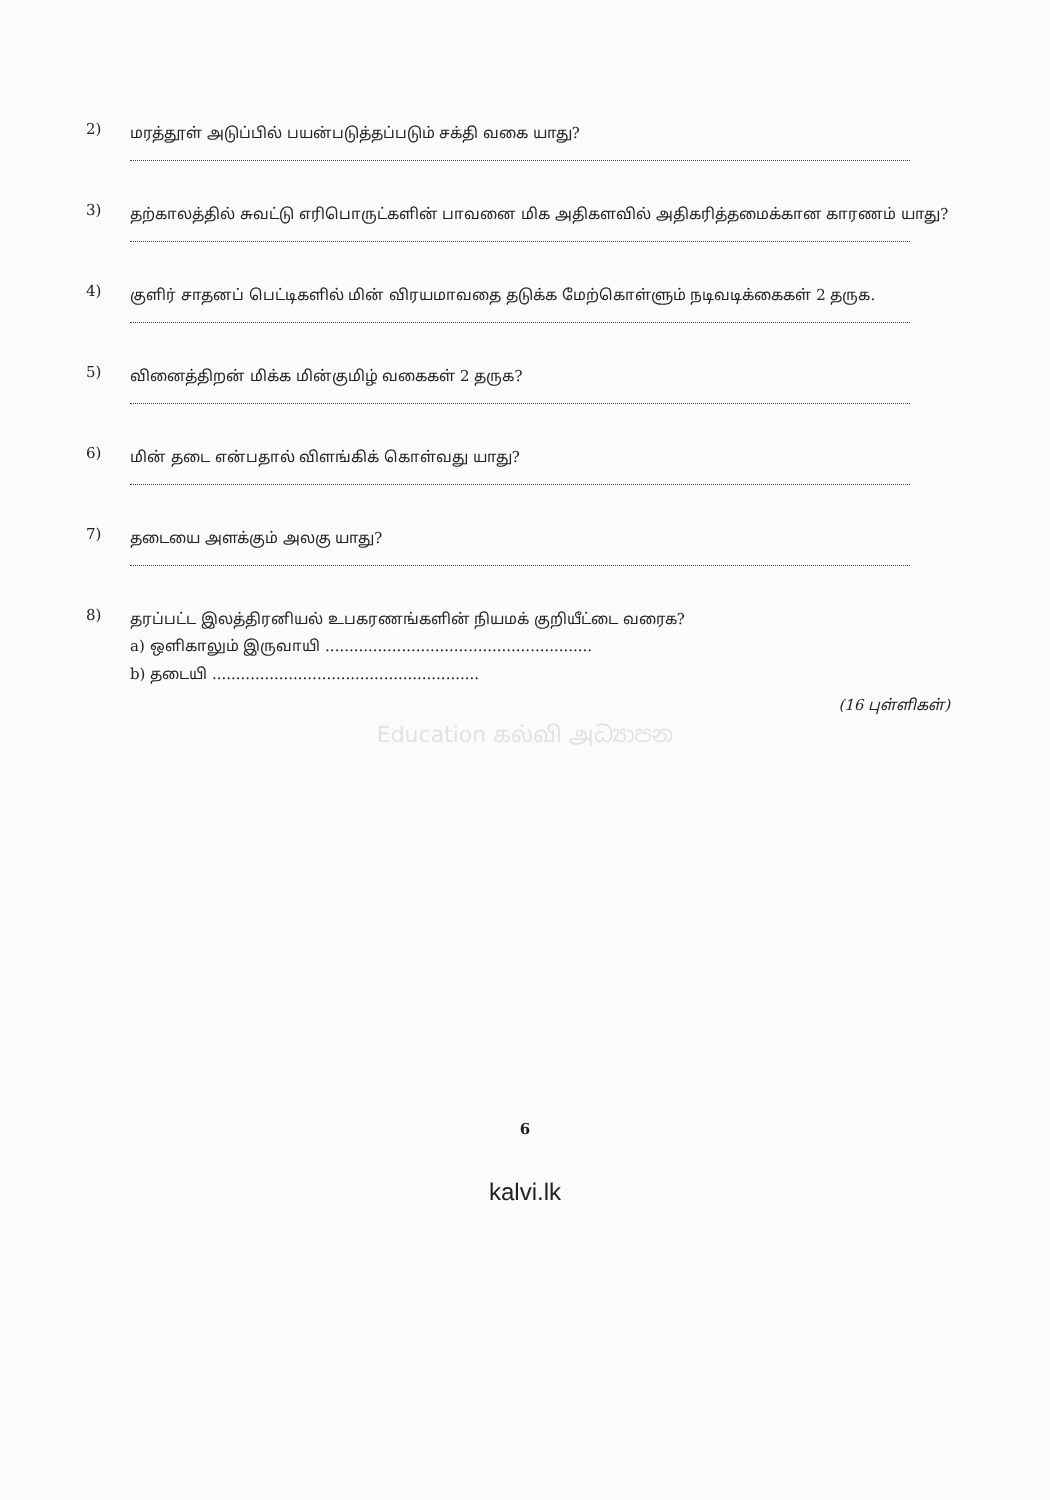2)
மரத்தூள் அடுப்பில் பயன்படுத்தப்படும் சக்தி வகை யாது?
3)
தற்காலத்தில் சுவட்டு எரிபொருட்களின் பாவனை மிக அதிகளவில் அதிகரித்தமைக்கான காரணம் யாது?
4)
குளிர் சாதனப் பெட்டிகளில் மின் விரயமாவதை தடுக்க மேற்கொள்ளும் நடிவடிக்கைகள் 2 தருக.
5)
வினைத்திறன் மிக்க மின்குமிழ் வகைகள் 2 தருக?
6)
மின் தடை என்பதால் விளங்கிக் கொள்வது யாது?
7)
தடையை அளக்கும் அலகு யாது?
8)
தரப்பட்ட இலத்திரனியல் உபகரணங்களின் நியமக் குறியீட்டை வரைக?
a) ஒளிகாலும் இருவாயி ........................................................
b) தடையி ........................................................
(16 புள்ளிகள்)
Education கல்வி அධ්‍යාපන
6
kalvi.lk